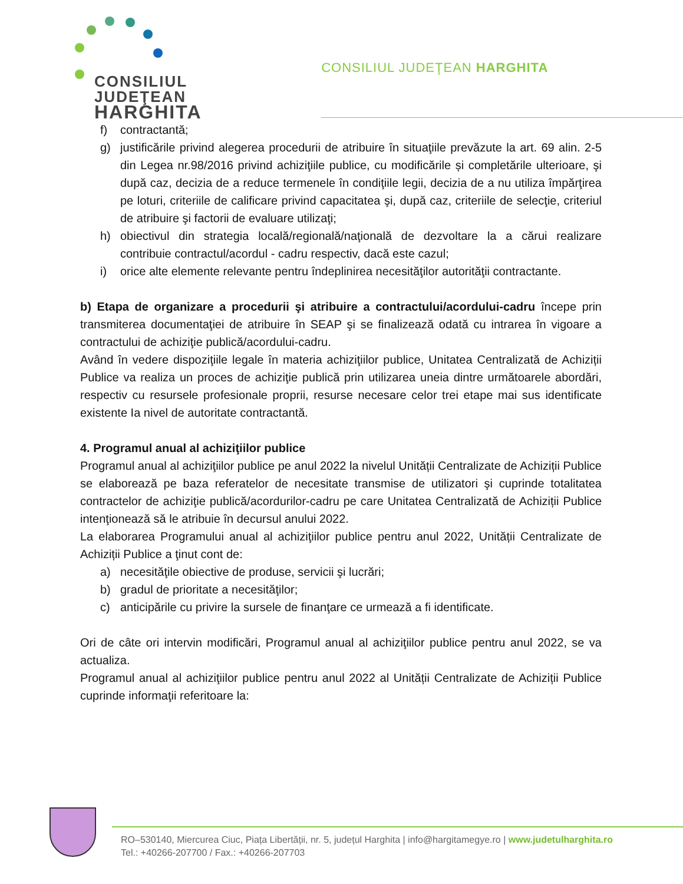CONSILIUL
JUDEŢEAN
HARGHITA
CONSILIUL JUDEŢEAN HARGHITA
f) contractantă;
g) justificările privind alegerea procedurii de atribuire în situaţiile prevăzute la art. 69 alin. 2-5 din Legea nr.98/2016 privind achiziţiile publice, cu modificările și completările ulterioare, şi după caz, decizia de a reduce termenele în condiţiile legii, decizia de a nu utiliza împărţirea pe loturi, criteriile de calificare privind capacitatea şi, după caz, criteriile de selecţie, criteriul de atribuire şi factorii de evaluare utilizaţi;
h) obiectivul din strategia locală/regională/naţională de dezvoltare la a cărui realizare contribuie contractul/acordul - cadru respectiv, dacă este cazul;
i) orice alte elemente relevante pentru îndeplinirea necesităţilor autorităţii contractante.
b) Etapa de organizare a procedurii şi atribuire a contractului/acordului-cadru începe prin transmiterea documentaţiei de atribuire în SEAP şi se finalizează odată cu intrarea în vigoare a contractului de achiziţie publică/acordului-cadru.
Având în vedere dispoziţiile legale în materia achiziţiilor publice, Unitatea Centralizată de Achiziții Publice va realiza un proces de achiziţie publică prin utilizarea uneia dintre următoarele abordări, respectiv cu resursele profesionale proprii, resurse necesare celor trei etape mai sus identificate existente Ia nivel de autoritate contractantă.
4. Programul anual al achiziţiilor publice
Programul anual al achiziţiilor publice pe anul 2022 la nivelul Unității Centralizate de Achiziții Publice se elaborează pe baza referatelor de necesitate transmise de utilizatori şi cuprinde totalitatea contractelor de achiziţie publică/acordurilor-cadru pe care Unitatea Centralizată de Achiziții Publice intenţionează să le atribuie în decursul anului 2022.
La elaborarea Programului anual al achiziţiilor publice pentru anul 2022, Unității Centralizate de Achiziții Publice a ţinut cont de:
a) necesităţile obiective de produse, servicii şi lucrări;
b) gradul de prioritate a necesităţilor;
c) anticipările cu privire la sursele de finanţare ce urmează a fi identificate.
Ori de câte ori intervin modificări, Programul anual al achiziţiilor publice pentru anul 2022, se va actualiza.
Programul anual al achiziţiilor publice pentru anul 2022 al Unității Centralizate de Achiziții Publice cuprinde informaţii referitoare la:
RO–530140, Miercurea Ciuc, Piața Libertății, nr. 5, județul Harghita | info@hargitamegye.ro | www.judetulharghita.ro
Tel.: +40266-207700 / Fax.: +40266-207703